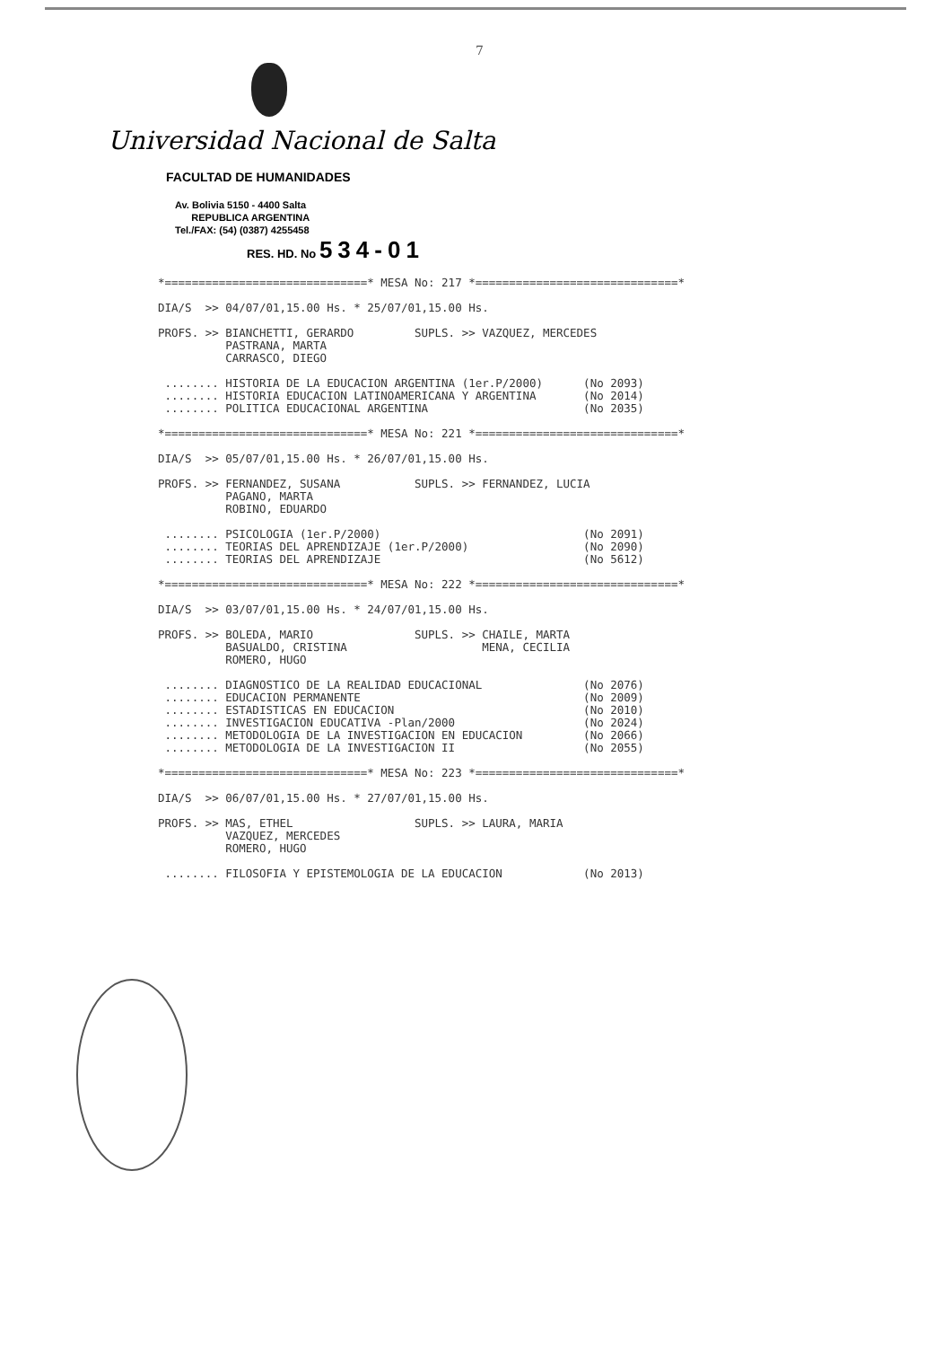7
Universidad Nacional de Salta
FACULTAD DE HUMANIDADES
Av. Bolivia 5150 - 4400 Salta
REPUBLICA ARGENTINA
Tel./FAX: (54) (0387) 4255458
RES. HD. No 534-01
*==============================* MESA No: 217 *==============================*

DIA/S  >> 04/07/01,15.00 Hs. * 25/07/01,15.00 Hs.

PROFS. >> BIANCHETTI, GERARDO         SUPLS. >> VAZQUEZ, MERCEDES
          PASTRANA, MARTA
          CARRASCO, DIEGO

 ........ HISTORIA DE LA EDUCACION ARGENTINA (1er.P/2000)      (No 2093)
 ........ HISTORIA EDUCACION LATINOAMERICANA Y ARGENTINA       (No 2014)
 ........ POLITICA EDUCACIONAL ARGENTINA                       (No 2035)

*==============================* MESA No: 221 *==============================*

DIA/S  >> 05/07/01,15.00 Hs. * 26/07/01,15.00 Hs.

PROFS. >> FERNANDEZ, SUSANA           SUPLS. >> FERNANDEZ, LUCIA
          PAGANO, MARTA
          ROBINO, EDUARDO

 ........ PSICOLOGIA (1er.P/2000)                              (No 2091)
 ........ TEORIAS DEL APRENDIZAJE (1er.P/2000)                 (No 2090)
 ........ TEORIAS DEL APRENDIZAJE                              (No 5612)

*==============================* MESA No: 222 *==============================*

DIA/S  >> 03/07/01,15.00 Hs. * 24/07/01,15.00 Hs.

PROFS. >> BOLEDA, MARIO               SUPLS. >> CHAILE, MARTA
          BASUALDO, CRISTINA                    MENA, CECILIA
          ROMERO, HUGO

 ........ DIAGNOSTICO DE LA REALIDAD EDUCACIONAL               (No 2076)
 ........ EDUCACION PERMANENTE                                 (No 2009)
 ........ ESTADISTICAS EN EDUCACION                            (No 2010)
 ........ INVESTIGACION EDUCATIVA -Plan/2000                   (No 2024)
 ........ METODOLOGIA DE LA INVESTIGACION EN EDUCACION         (No 2066)
 ........ METODOLOGIA DE LA INVESTIGACION II                   (No 2055)

*==============================* MESA No: 223 *==============================*

DIA/S  >> 06/07/01,15.00 Hs. * 27/07/01,15.00 Hs.

PROFS. >> MAS, ETHEL                  SUPLS. >> LAURA, MARIA
          VAZQUEZ, MERCEDES
          ROMERO, HUGO

 ........ FILOSOFIA Y EPISTEMOLOGIA DE LA EDUCACION            (No 2013)